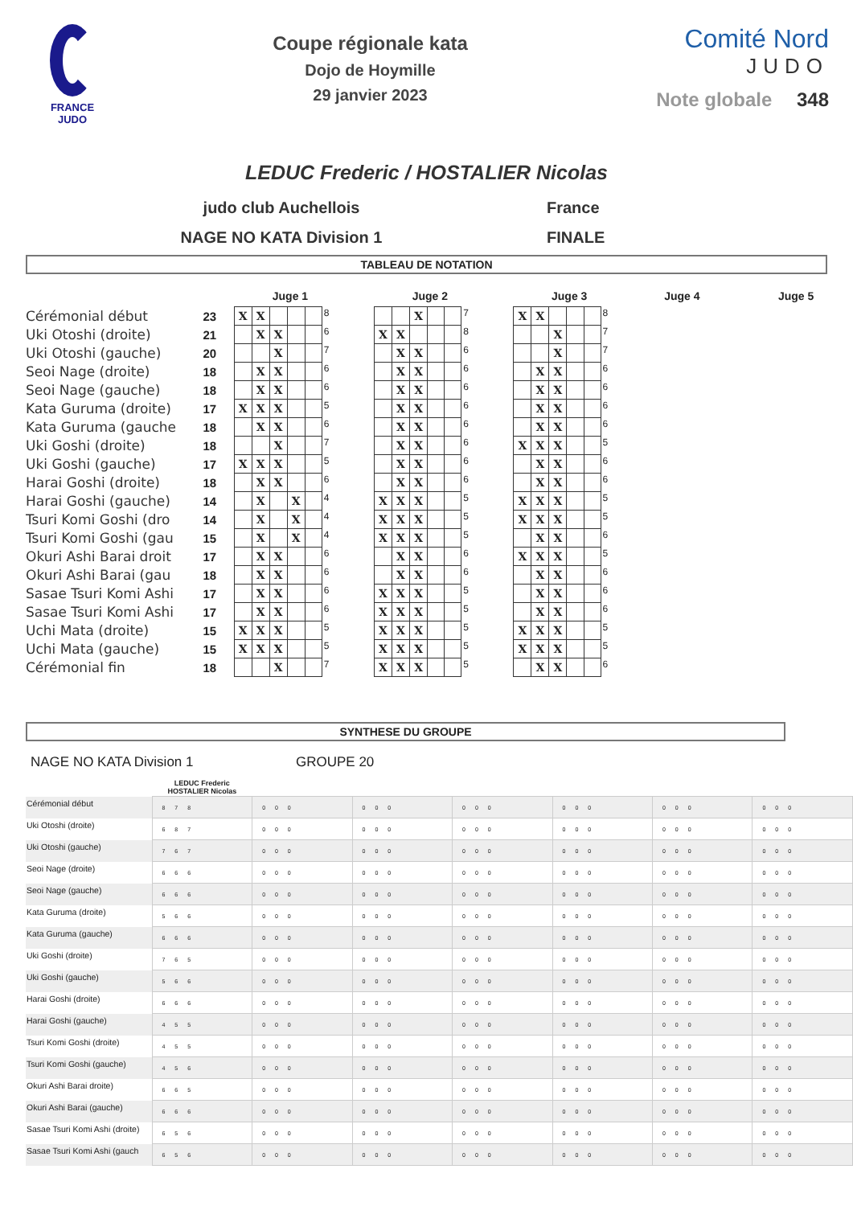FRANCE
JUDO
Coupe régionale kata
Dojo de Hoymille
29 janvier 2023
Comité Nord
JUDO
Note globale 348
LEDUC Frederic / HOSTALIER Nicolas
judo club Auchellois France
NAGE NO KATA Division 1 FINALE
TABLEAU DE NOTATION
| | | Juge 1 | | | | | | | Juge 2 | | | | | | | Juge 3 | | | | | | Juge 4 | Juge 5 |
| --- | --- | --- | --- | --- | --- | --- | --- | --- | --- | --- | --- | --- | --- | --- | --- | --- | --- | --- | --- | --- | --- | --- | --- |
| Cérémonial début | 23 | X | X | | | | 8 | | | | X | | | 7 | | X | X | | | | 8 | | |
| Uki Otoshi (droite) | 21 | | X | X | | | 6 | | X | X | | | | 8 | | | | X | | | 7 | | |
| Uki Otoshi (gauche) | 20 | | | X | | | 7 | | | X | X | | | 6 | | | | X | | | 7 | | |
| Seoi Nage (droite) | 18 | | X | X | | | 6 | | | X | X | | | 6 | | | X | X | | | 6 | | |
| Seoi Nage (gauche) | 18 | | X | X | | | 6 | | | X | X | | | 6 | | | X | X | | | 6 | | |
| Kata Guruma (droite) | 17 | X | X | X | | | 5 | | | X | X | | | 6 | | | X | X | | | 6 | | |
| Kata Guruma (gauche | 18 | | X | X | | | 6 | | | X | X | | | 6 | | | X | X | | | 6 | | |
| Uki Goshi (droite) | 18 | | | X | | | 7 | | | X | X | | | 6 | | X | X | X | | | 5 | | |
| Uki Goshi (gauche) | 17 | X | X | X | | | 5 | | | X | X | | | 6 | | | X | X | | | 6 | | |
| Harai Goshi (droite) | 18 | | X | X | | | 6 | | | X | X | | | 6 | | | X | X | | | 6 | | |
| Harai Goshi (gauche) | 14 | | X | | X | | 4 | | X | X | X | | | 5 | | X | X | X | | | 5 | | |
| Tsuri Komi Goshi (dro | 14 | | X | | X | | 4 | | X | X | X | | | 5 | | X | X | X | | | 5 | | |
| Tsuri Komi Goshi (gau | 15 | | X | | X | | 4 | | X | X | X | | | 5 | | | X | X | | | 6 | | |
| Okuri Ashi Barai droit | 17 | | X | X | | | 6 | | | X | X | | | 6 | | X | X | X | | | 5 | | |
| Okuri Ashi Barai (gau | 18 | | X | X | | | 6 | | | X | X | | | 6 | | | X | X | | | 6 | | |
| Sasae Tsuri Komi Ashi | 17 | | X | X | | | 6 | | X | X | X | | | 5 | | | X | X | | | 6 | | |
| Sasae Tsuri Komi Ashi | 17 | | X | X | | | 6 | | X | X | X | | | 5 | | | X | X | | | 6 | | |
| Uchi Mata (droite) | 15 | X | X | X | | | 5 | | X | X | X | | | 5 | | X | X | X | | | 5 | | |
| Uchi Mata (gauche) | 15 | X | X | X | | | 5 | | X | X | X | | | 5 | | X | X | X | | | 5 | | |
| Cérémonial fin | 18 | | | X | | | 7 | | X | X | X | | | 5 | | | X | X | | | 6 | | |
SYNTHESE DU GROUPE
NAGE NO KATA Division 1 GROUPE 20
| | LEDUC Frederic HOSTALIER Nicolas | | | | | | |
| --- | --- | --- | --- | --- | --- | --- | --- |
| Cérémonial début | 8 7 8 | 0 0 0 | 0 0 0 | 0 0 0 | 0 0 0 | 0 0 0 | 0 0 0 |
| Uki Otoshi (droite) | 6 8 7 | 0 0 0 | 0 0 0 | 0 0 0 | 0 0 0 | 0 0 0 | 0 0 0 |
| Uki Otoshi (gauche) | 7 6 7 | 0 0 0 | 0 0 0 | 0 0 0 | 0 0 0 | 0 0 0 | 0 0 0 |
| Seoi Nage (droite) | 6 6 6 | 0 0 0 | 0 0 0 | 0 0 0 | 0 0 0 | 0 0 0 | 0 0 0 |
| Seoi Nage (gauche) | 6 6 6 | 0 0 0 | 0 0 0 | 0 0 0 | 0 0 0 | 0 0 0 | 0 0 0 |
| Kata Guruma (droite) | 5 6 6 | 0 0 0 | 0 0 0 | 0 0 0 | 0 0 0 | 0 0 0 | 0 0 0 |
| Kata Guruma (gauche) | 6 6 6 | 0 0 0 | 0 0 0 | 0 0 0 | 0 0 0 | 0 0 0 | 0 0 0 |
| Uki Goshi (droite) | 7 6 5 | 0 0 0 | 0 0 0 | 0 0 0 | 0 0 0 | 0 0 0 | 0 0 0 |
| Uki Goshi (gauche) | 5 6 6 | 0 0 0 | 0 0 0 | 0 0 0 | 0 0 0 | 0 0 0 | 0 0 0 |
| Harai Goshi (droite) | 6 6 6 | 0 0 0 | 0 0 0 | 0 0 0 | 0 0 0 | 0 0 0 | 0 0 0 |
| Harai Goshi (gauche) | 4 5 5 | 0 0 0 | 0 0 0 | 0 0 0 | 0 0 0 | 0 0 0 | 0 0 0 |
| Tsuri Komi Goshi (droite) | 4 5 5 | 0 0 0 | 0 0 0 | 0 0 0 | 0 0 0 | 0 0 0 | 0 0 0 |
| Tsuri Komi Goshi (gauche) | 4 5 6 | 0 0 0 | 0 0 0 | 0 0 0 | 0 0 0 | 0 0 0 | 0 0 0 |
| Okuri Ashi Barai droite) | 6 6 5 | 0 0 0 | 0 0 0 | 0 0 0 | 0 0 0 | 0 0 0 | 0 0 0 |
| Okuri Ashi Barai (gauche) | 6 6 6 | 0 0 0 | 0 0 0 | 0 0 0 | 0 0 0 | 0 0 0 | 0 0 0 |
| Sasae Tsuri Komi Ashi (droite) | 6 5 6 | 0 0 0 | 0 0 0 | 0 0 0 | 0 0 0 | 0 0 0 | 0 0 0 |
| Sasae Tsuri Komi Ashi (gauch | 6 5 6 | 0 0 0 | 0 0 0 | 0 0 0 | 0 0 0 | 0 0 0 | 0 0 0 |